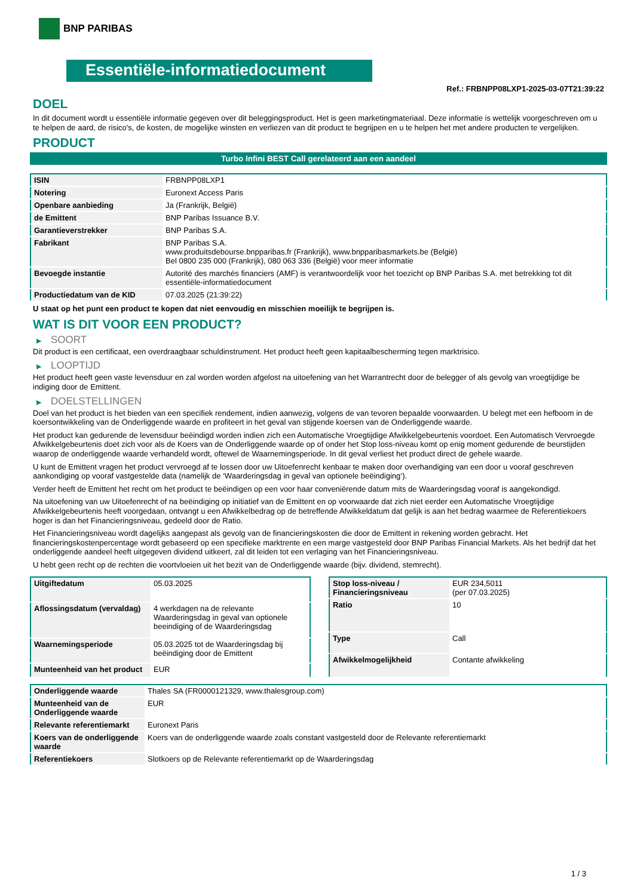BNP PARIBAS
Essentiële-informatiedocument
Ref.: FRBNPP08LXP1-2025-03-07T21:39:22
DOEL
In dit document wordt u essentiële informatie gegeven over dit beleggingsproduct. Het is geen marketingmateriaal. Deze informatie is wettelijk voorgeschreven om u te helpen de aard, de risico's, de kosten, de mogelijke winsten en verliezen van dit product te begrijpen en u te helpen het met andere producten te vergelijken.
PRODUCT
Turbo Infini BEST Call gerelateerd aan een aandeel
| ISIN | FRBNPP08LXP1 |
| Notering | Euronext Access Paris |
| Openbare aanbieding | Ja (Frankrijk, België) |
| de Emittent | BNP Paribas Issuance B.V. |
| Garantieverstrekker | BNP Paribas S.A. |
| Fabrikant | BNP Paribas S.A. www.produitsdebourse.bnpparibas.fr (Frankrijk), www.bnpparibasmarkets.be (België) Bel 0800 235 000 (Frankrijk), 080 063 336 (België) voor meer informatie |
| Bevoegde instantie | Autorité des marchés financiers (AMF) is verantwoordelijk voor het toezicht op BNP Paribas S.A. met betrekking tot dit essentiële-informatiedocument |
| Productiedatum van de KID | 07.03.2025 (21:39:22) |
U staat op het punt een product te kopen dat niet eenvoudig en misschien moeilijk te begrijpen is.
WAT IS DIT VOOR EEN PRODUCT?
▶ SOORT
Dit product is een certificaat, een overdraagbaar schuldinstrument. Het product heeft geen kapitaalbescherming tegen marktrisico.
▶ LOOPTIJD
Het product heeft geen vaste levensduur en zal worden worden afgelost na uitoefening van het Warrantrecht door de belegger of als gevolg van vroegtijdige be indiging door de Emittent.
▶ DOELSTELLINGEN
Doel van het product is het bieden van een specifiek rendement, indien aanwezig, volgens de van tevoren bepaalde voorwaarden. U belegt met een hefboom in de koersontwikkeling van de Onderliggende waarde en profiteert in het geval van stijgende koersen van de Onderliggende waarde.
Het product kan gedurende de levensduur beëindigd worden indien zich een Automatische Vroegtijdige Afwikkelgebeurtenis voordoet. Een Automatisch Vervroegde Afwikkelgebeurtenis doet zich voor als de Koers van de Onderliggende waarde op of onder het Stop loss-niveau komt op enig moment gedurende de beurstijden waarop de onderliggende waarde verhandeld wordt, oftewel de Waarnemingsperiode. In dit geval verliest het product direct de gehele waarde.
U kunt de Emittent vragen het product vervroegd af te lossen door uw Uitoefenrecht kenbaar te maken door overhandiging van een door u vooraf geschreven aankondiging op vooraf vastgestelde data (namelijk de ‘Waarderingsdag in geval van optionele beëindiging’).
Verder heeft de Emittent het recht om het product te beëindigen op een voor haar conveniërende datum mits de Waarderingsdag vooraf is aangekondigd.
Na uitoefening van uw Uitoefenrecht of na beëindiging op initiatief van de Emittent en op voorwaarde dat zich niet eerder een Automatische Vroegtijdige Afwikkelgebeurtenis heeft voorgedaan, ontvangt u een Afwikkelbedrag op de betreffende Afwikkeldatum dat gelijk is aan het bedrag waarmee de Referentiekoers hoger is dan het Financieringsniveau, gedeeld door de Ratio.
Het Financieringsniveau wordt dagelijks aangepast als gevolg van de financieringskosten die door de Emittent in rekening worden gebracht. Het financieringskostenpercentage wordt gebaseerd op een specifieke marktrente en een marge vastgesteld door BNP Paribas Financial Markets. Als het bedrijf dat het onderliggende aandeel heeft uitgegeven dividend uitkeert, zal dit leiden tot een verlaging van het Financieringsniveau.
U hebt geen recht op de rechten die voortvloeien uit het bezit van de Onderliggende waarde (bijv. dividend, stemrecht).
| Uitgiftedatum | 05.03.2025 |
| Aflossingsdatum (vervaldag) | 4 werkdagen na de relevante Waarderingsdag in geval van optionele beeindiging of de Waarderingsdag |
| Waarnemingsperiode | 05.03.2025 tot de Waarderingsdag bij beëindiging door de Emittent |
| Munteenheid van het product | EUR |
| Stop loss-niveau / Financieringsniveau | EUR 234,5011 (per 07.03.2025) |
| Ratio | 10 |
| Type | Call |
| Afwikkelmogelijkheid | Contante afwikkeling |
| Onderliggende waarde | Thales SA (FR0000121329, www.thalesgroup.com) |
| Munteenheid van de Onderliggende waarde | EUR |
| Relevante referentiemarkt | Euronext Paris |
| Koers van de onderliggende waarde | Koers van de onderliggende waarde zoals constant vastgesteld door de Relevante referentiemarkt |
| Referentiekoers | Slotkoers op de Relevante referentiemarkt op de Waarderingsdag |
1 / 3